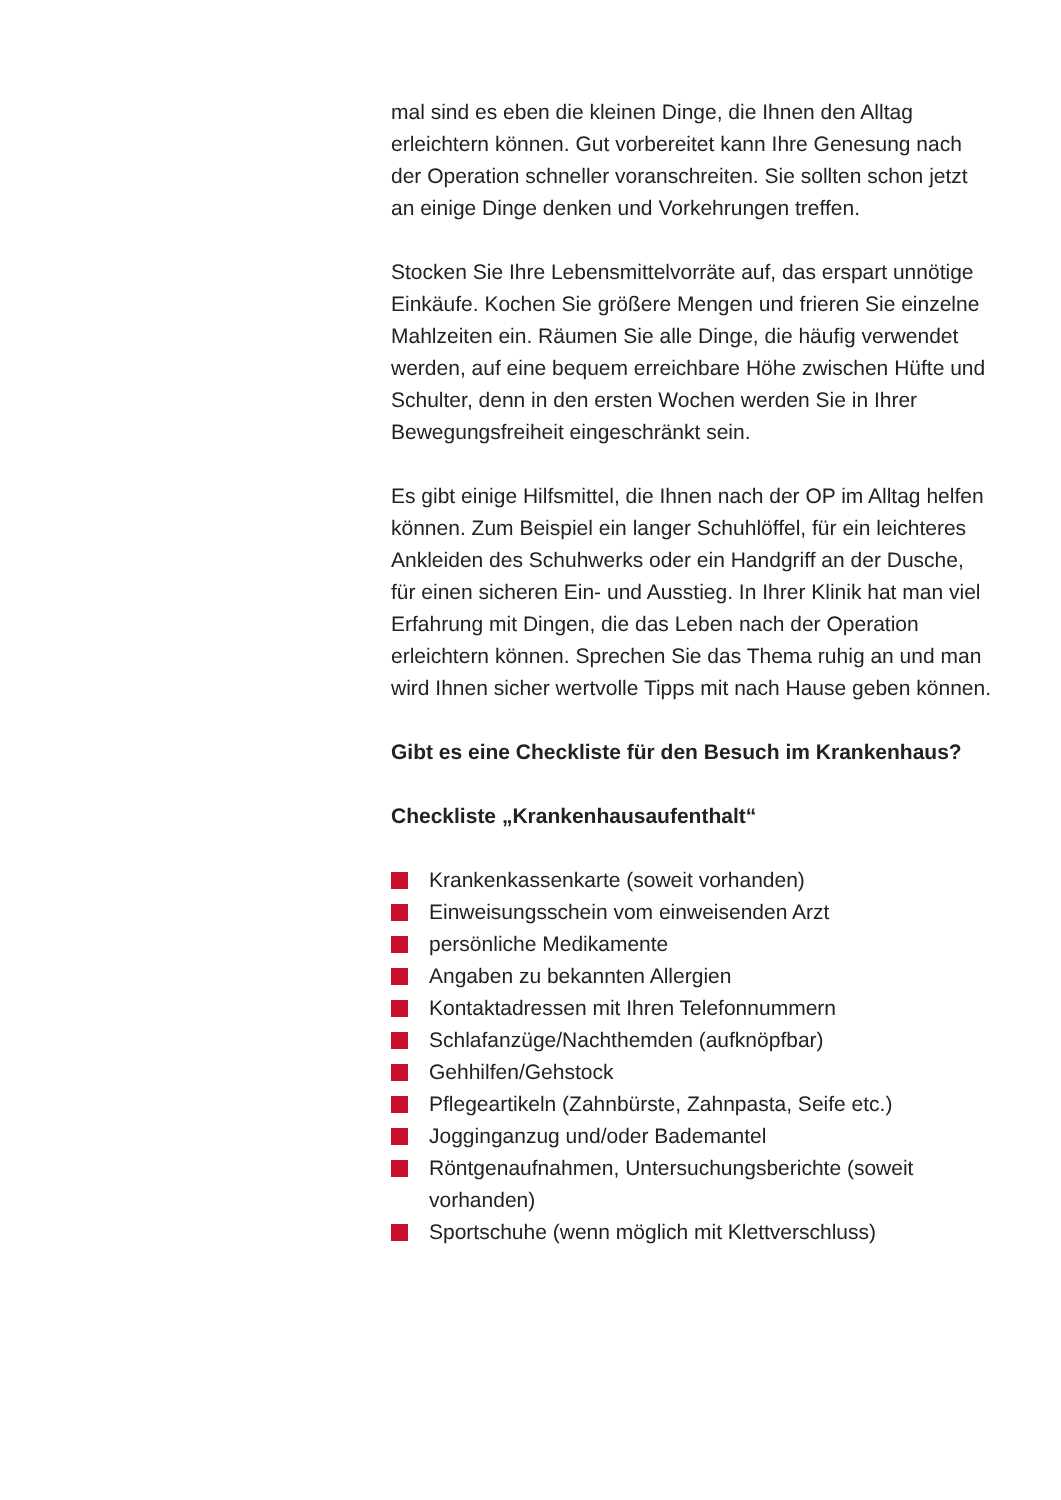mal sind es eben die kleinen Dinge, die Ihnen den Alltag erleichtern können. Gut vorbereitet kann Ihre Genesung nach der Operation schneller voranschreiten. Sie sollten schon jetzt an einige Dinge denken und Vorkehrungen treffen.
Stocken Sie Ihre Lebensmittelvorräte auf, das erspart unnötige Einkäufe. Kochen Sie größere Mengen und frieren Sie einzelne Mahlzeiten ein. Räumen Sie alle Dinge, die häufig verwendet werden, auf eine bequem erreichbare Höhe zwischen Hüfte und Schulter, denn in den ersten Wochen werden Sie in Ihrer Bewegungsfreiheit eingeschränkt sein.
Es gibt einige Hilfsmittel, die Ihnen nach der OP im Alltag helfen können. Zum Beispiel ein langer Schuhlöffel, für ein leichteres Ankleiden des Schuhwerks oder ein Handgriff an der Dusche, für einen sicheren Ein- und Ausstieg. In Ihrer Klinik hat man viel Erfahrung mit Dingen, die das Leben nach der Operation erleichtern können. Sprechen Sie das Thema ruhig an und man wird Ihnen sicher wertvolle Tipps mit nach Hause geben können.
Gibt es eine Checkliste für den Besuch im Krankenhaus?
Checkliste „Krankenhausaufenthalt“
Krankenkassenkarte (soweit vorhanden)
Einweisungsschein vom einweisenden Arzt
persönliche Medikamente
Angaben zu bekannten Allergien
Kontaktadressen mit Ihren Telefonnummern
Schlafanzüge/Nachthemden (aufknöpfbar)
Gehhilfen/Gehstock
Pflegeartikeln (Zahnbürste, Zahnpasta, Seife etc.)
Jogginganzug und/oder Bademantel
Röntgenaufnahmen, Untersuchungsberichte (soweit vorhanden)
Sportschuhe (wenn möglich mit Klettverschluss)